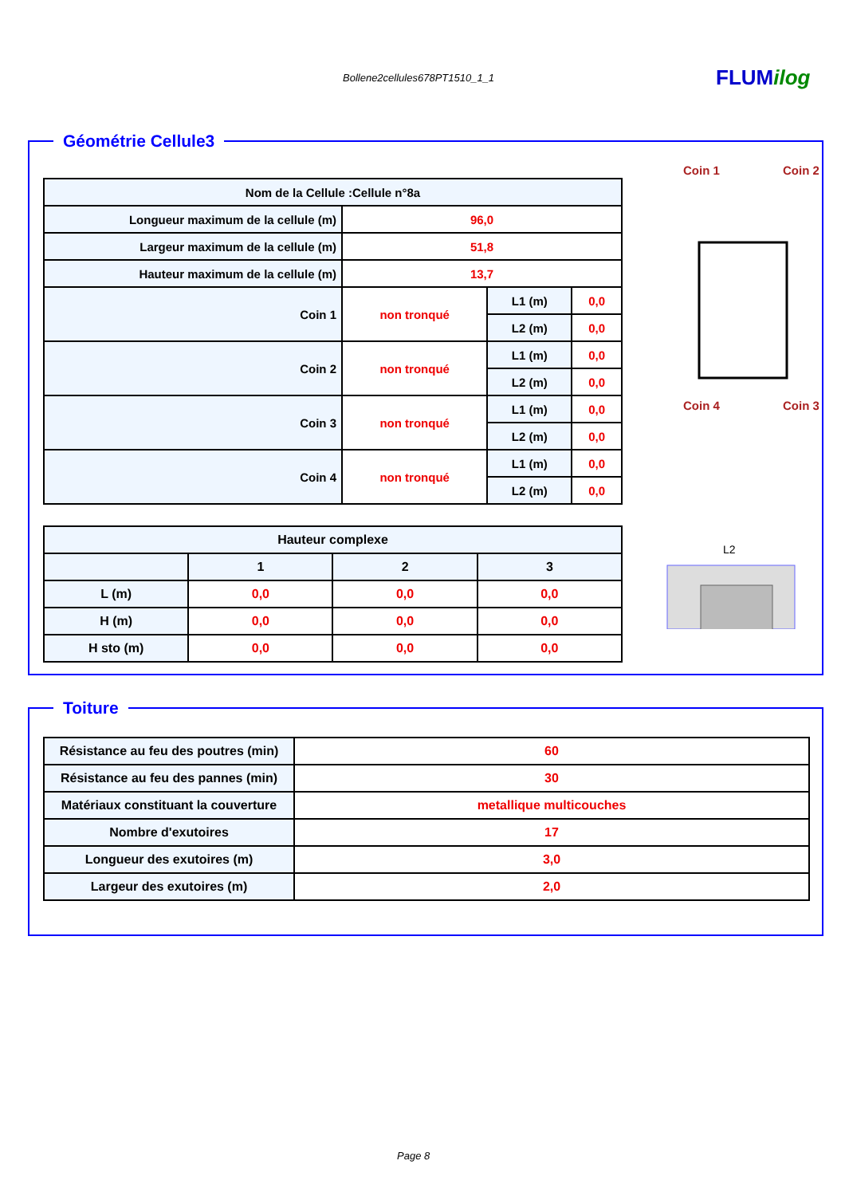Bollene2cellules678PT1510_1_1 FLUMilog
Géométrie Cellule3
| Nom de la Cellule :Cellule n°8a | | | |
| --- | --- | --- | --- |
| Longueur maximum de la cellule (m) | 96,0 | | |
| Largeur maximum de la cellule (m) | 51,8 | | |
| Hauteur maximum de la cellule (m) | 13,7 | | |
| Coin 1 | non tronqué | L1 (m) | 0,0 |
| | | L2 (m) | 0,0 |
| Coin 2 | non tronqué | L1 (m) | 0,0 |
| | | L2 (m) | 0,0 |
| Coin 3 | non tronqué | L1 (m) | 0,0 |
| | | L2 (m) | 0,0 |
| Coin 4 | non tronqué | L1 (m) | 0,0 |
| | | L2 (m) | 0,0 |
| Hauteur complexe | | | |
| --- | --- | --- | --- |
| | 1 | 2 | 3 |
| L (m) | 0,0 | 0,0 | 0,0 |
| H (m) | 0,0 | 0,0 | 0,0 |
| H sto (m) | 0,0 | 0,0 | 0,0 |
Coin 1
Coin 2
Coin 4
Coin 3
L2
Toiture
| Résistance au feu des poutres (min) | 60 |
| Résistance au feu des pannes (min) | 30 |
| Matériaux constituant la couverture | metallique multicouches |
| Nombre d'exutoires | 17 |
| Longueur des exutoires (m) | 3,0 |
| Largeur des exutoires (m) | 2,0 |
Page 8